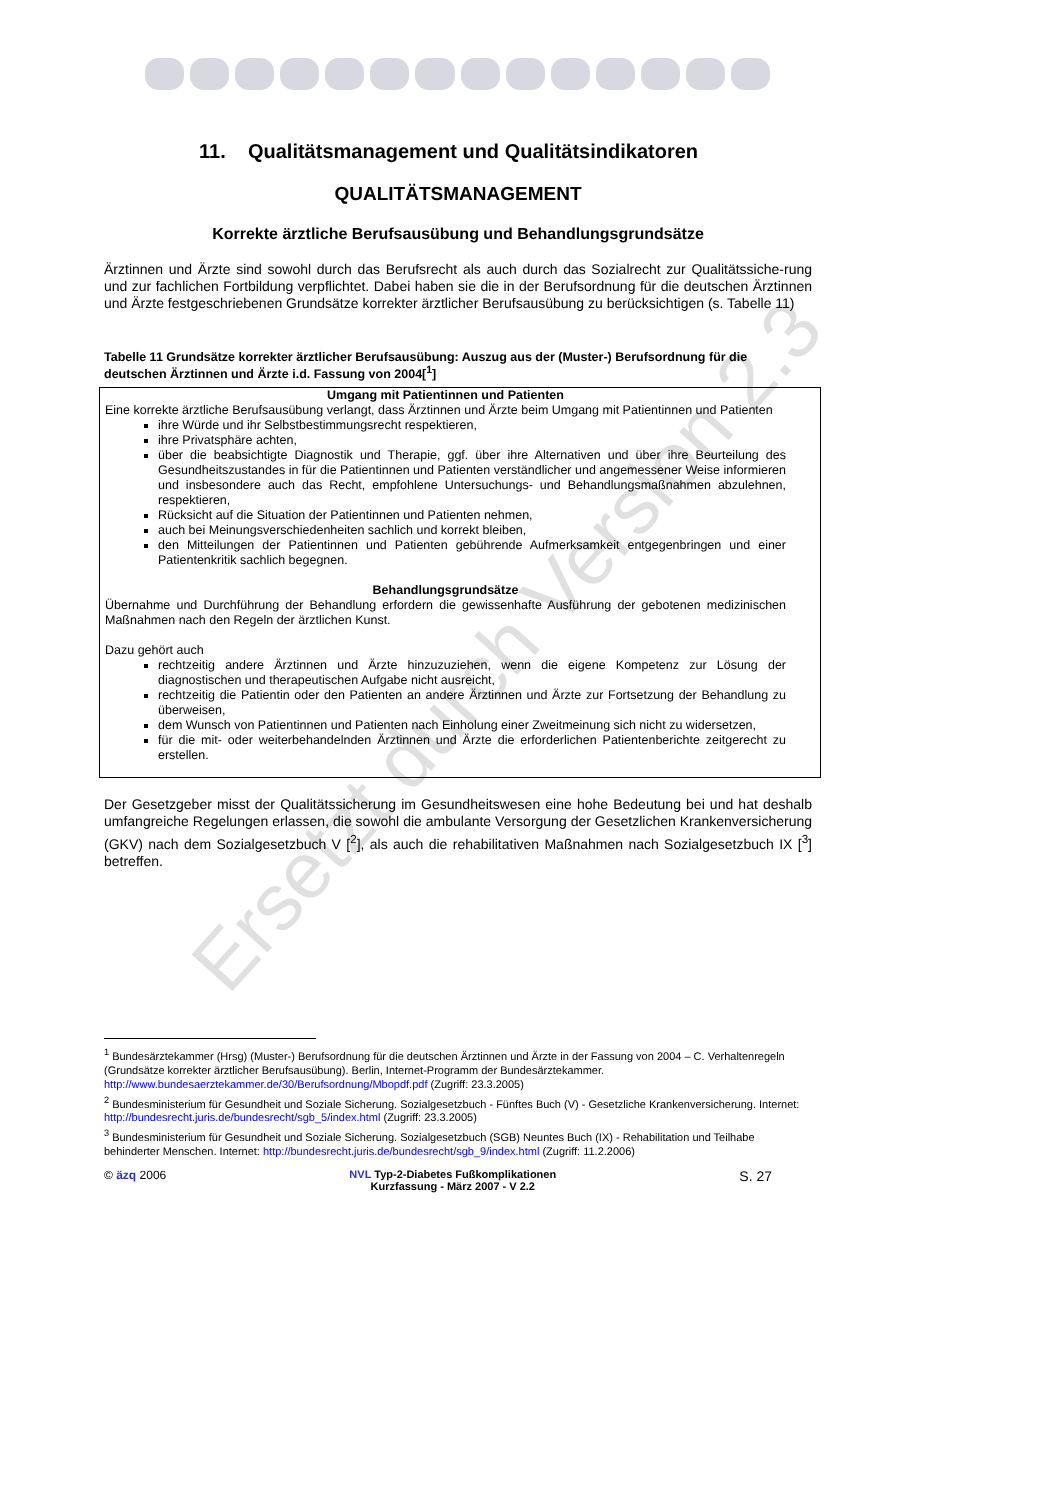11. Qualitätsmanagement und Qualitätsindikatoren
QUALITÄTSMANAGEMENT
Korrekte ärztliche Berufsausübung und Behandlungsgrundsätze
Ärztinnen und Ärzte sind sowohl durch das Berufsrecht als auch durch das Sozialrecht zur Qualitätssiche-rung und zur fachlichen Fortbildung verpflichtet. Dabei haben sie die in der Berufsordnung für die deutschen Ärztinnen und Ärzte festgeschriebenen Grundsätze korrekter ärztlicher Berufsausübung zu berücksichtigen (s. Tabelle 11)
Tabelle 11 Grundsätze korrekter ärztlicher Berufsausübung: Auszug aus der (Muster-) Berufsordnung für die deutschen Ärztinnen und Ärzte i.d. Fassung von 2004[<sup>1</sup>]
| Umgang mit Patientinnen und Patienten Eine korrekte ärztliche Berufsausübung verlangt, dass Ärztinnen und Ärzte beim Umgang mit Patientinnen und Patienten ihre Würde und ihr Selbstbestimmungsrecht respektieren, ihre Privatsphäre achten, über die beabsichtigte Diagnostik und Therapie, ggf. über ihre Alternativen und über ihre Beurteilung des Gesundheitszustandes in für die Patientinnen und Patienten verständlicher und angemessener Weise informieren und insbesondere auch das Recht, empfohlene Untersuchungs- und Behandlungsmaßnahmen abzulehnen, respektieren, Rücksicht auf die Situation der Patientinnen und Patienten nehmen, auch bei Meinungsverschiedenheiten sachlich und korrekt bleiben, den Mitteilungen der Patientinnen und Patienten gebührende Aufmerksamkeit entgegenbringen und einer Patientenkritik sachlich begegnen. Behandlungsgrundsätze Übernahme und Durchführung der Behandlung erfordern die gewissenhafte Ausführung der gebotenen medizinischen Maßnahmen nach den Regeln der ärztlichen Kunst. Dazu gehört auch rechtzeitig andere Ärztinnen und Ärzte hinzuzuziehen, wenn die eigene Kompetenz zur Lösung der diagnostischen und therapeutischen Aufgabe nicht ausreicht, rechtzeitig die Patientin oder den Patienten an andere Ärztinnen und Ärzte zur Fortsetzung der Behandlung zu überweisen, dem Wunsch von Patientinnen und Patienten nach Einholung einer Zweitmeinung sich nicht zu widersetzen, für die mit- oder weiterbehandelnden Ärztinnen und Ärzte die erforderlichen Patientenberichte zeitgerecht zu erstellen. |
Der Gesetzgeber misst der Qualitätssicherung im Gesundheitswesen eine hohe Bedeutung bei und hat deshalb umfangreiche Regelungen erlassen, die sowohl die ambulante Versorgung der Gesetzlichen Krankenversicherung (GKV) nach dem Sozialgesetzbuch V [<sup>2</sup>], als auch die rehabilitativen Maßnahmen nach Sozialgesetzbuch IX [<sup>3</sup>] betreffen.
Ersetzt durch Version 2.3
<sup>1</sup> Bundesärztekammer (Hrsg) (Muster-) Berufsordnung für die deutschen Ärztinnen und Ärzte in der Fassung von 2004 – C. Verhaltenregeln (Grundsätze korrekter ärztlicher Berufsausübung). Berlin, Internet-Programm der Bundesärztekammer. http://www.bundesaerztekammer.de/30/Berufsordnung/Mbopdf.pdf (Zugriff: 23.3.2005)
<sup>2</sup> Bundesministerium für Gesundheit und Soziale Sicherung. Sozialgesetzbuch - Fünftes Buch (V) - Gesetzliche Krankenversicherung. Internet: http://bundesrecht.juris.de/bundesrecht/sgb_5/index.html (Zugriff: 23.3.2005)
<sup>3</sup> Bundesministerium für Gesundheit und Soziale Sicherung. Sozialgesetzbuch (SGB) Neuntes Buch (IX) - Rehabilitation und Teilhabe behinderter Menschen. Internet: http://bundesrecht.juris.de/bundesrecht/sgb_9/index.html (Zugriff: 11.2.2006)
© äzq 2006 NVL Typ-2-Diabetes Fußkomplikationen
Kurzfassung - März 2007 - V 2.2
S. 27